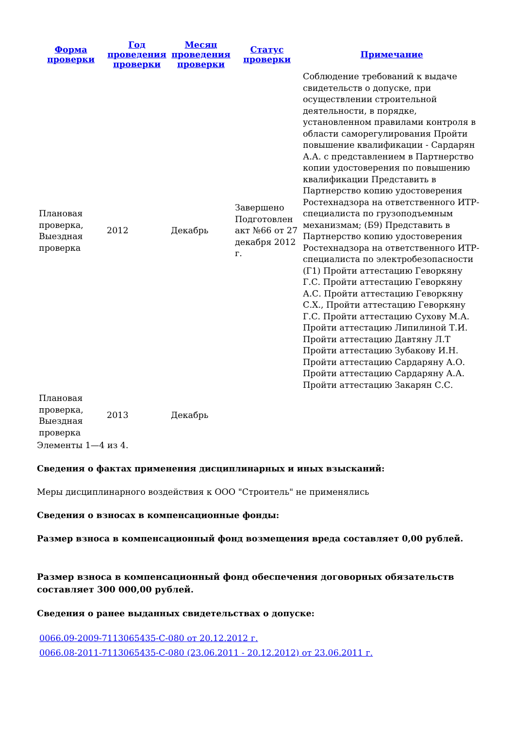| Форма проверки | Год проведения проверки | Месяц проведения проверки | Статус проверки | Примечание |
| --- | --- | --- | --- | --- |
| Плановая проверка, Выездная проверка | 2012 | Декабрь | Завершено Подготовлен акт №66 от 27 декабря 2012 г. | Соблюдение требований к выдаче свидетельств о допуске, при осуществлении строительной деятельности, в порядке, установленном правилами контроля в области саморегулирования Пройти повышение квалификации - Сардарян А.А. с представлением в Партнерство копии удостоверения по повышению квалификации Представить в Партнерство копию удостоверения Ростехнадзора на ответственного ИТР-специалиста по грузоподъемным механизмам; (Б9) Представить в Партнерство копию удостоверения Ростехнадзора на ответственного ИТР-специалиста по электробезопасности (Г1) Пройти аттестацию Геворкяну Г.С. Пройти аттестацию Геворкяну А.С. Пройти аттестацию Геворкяну С.Х., Пройти аттестацию Геворкяну Г.С. Пройти аттестацию Сухову М.А. Пройти аттестацию Липилиной Т.И. Пройти аттестацию Давтяну Л.Т Пройти аттестацию Зубакову И.Н. Пройти аттестацию Сардаряну А.О. Пройти аттестацию Сардаряну А.А. Пройти аттестацию Закарян С.С. |
| Плановая проверка, Выездная проверка | 2013 | Декабрь | | |
Элементы 1—4 из 4.
Сведения о фактах применения дисциплинарных и иных взысканий:
Меры дисциплинарного воздействия к ООО "Строитель" не применялись
Сведения о взносах в компенсационные фонды:
Размер взноса в компенсационный фонд возмещения вреда составляет 0,00 рублей.
Размер взноса в компенсационный фонд обеспечения договорных обязательств составляет 300 000,00 рублей.
Сведения о ранее выданных свидетельствах о допуске:
0066.09-2009-7113065435-С-080 от 20.12.2012 г.
0066.08-2011-7113065435-С-080 (23.06.2011 - 20.12.2012) от 23.06.2011 г.